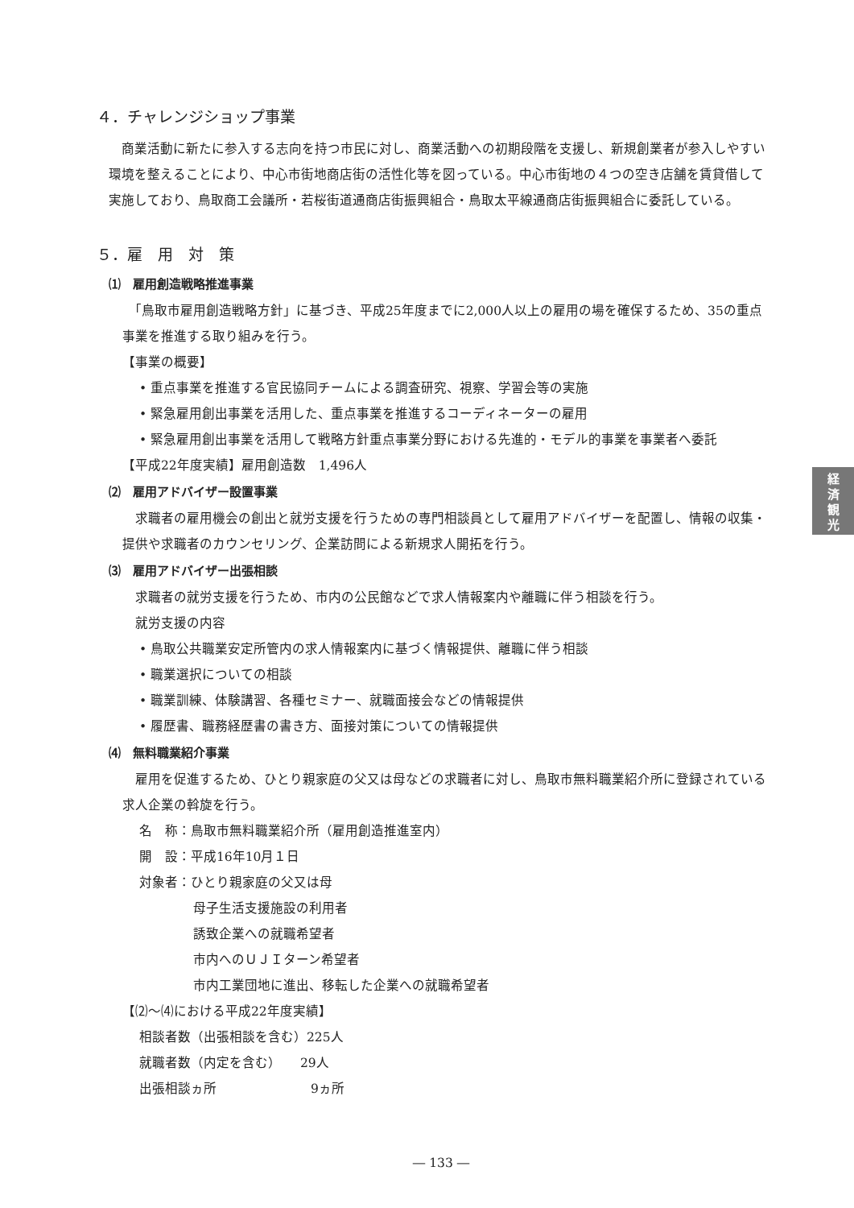４．チャレンジショップ事業
　商業活動に新たに参入する志向を持つ市民に対し、商業活動への初期段階を支援し、新規創業者が参入しやすい環境を整えることにより、中心市街地商店街の活性化等を図っている。中心市街地の４つの空き店舗を賃貸借して実施しており、鳥取商工会議所・若桜街道通商店街振興組合・鳥取太平線通商店街振興組合に委託している。
５．雇　用　対　策
⑴　雇用創造戦略推進事業
　「鳥取市雇用創造戦略方針」に基づき、平成25年度までに2,000人以上の雇用の場を確保するため、35の重点事業を推進する取り組みを行う。
【事業の概要】
• 重点事業を推進する官民協同チームによる調査研究、視察、学習会等の実施
• 緊急雇用創出事業を活用した、重点事業を推進するコーディネーターの雇用
• 緊急雇用創出事業を活用して戦略方針重点事業分野における先進的・モデル的事業を事業者へ委託
【平成22年度実績】雇用創造数　1,496人
⑵　雇用アドバイザー設置事業
　求職者の雇用機会の創出と就労支援を行うための専門相談員として雇用アドバイザーを配置し、情報の収集・提供や求職者のカウンセリング、企業訪問による新規求人開拓を行う。
⑶　雇用アドバイザー出張相談
　求職者の就労支援を行うため、市内の公民館などで求人情報案内や離職に伴う相談を行う。
　就労支援の内容
• 鳥取公共職業安定所管内の求人情報案内に基づく情報提供、離職に伴う相談
• 職業選択についての相談
• 職業訓練、体験講習、各種セミナー、就職面接会などの情報提供
• 履歴書、職務経歴書の書き方、面接対策についての情報提供
⑷　無料職業紹介事業
　雇用を促進するため、ひとり親家庭の父又は母などの求職者に対し、鳥取市無料職業紹介所に登録されている求人企業の斡旋を行う。
名　称：鳥取市無料職業紹介所（雇用創造推進室内）
開　設：平成16年10月１日
対象者：ひとり親家庭の父又は母
母子生活支援施設の利用者
誘致企業への就職希望者
市内へのＵＪＩターン希望者
市内工業団地に進出、移転した企業への就職希望者
【⑵～⑷における平成22年度実績】
相談者数（出張相談を含む）225人
就職者数（内定を含む）　　29人
出張相談ヵ所　　　　　　　 9ヵ所
― 133 ―
経
済
観
光